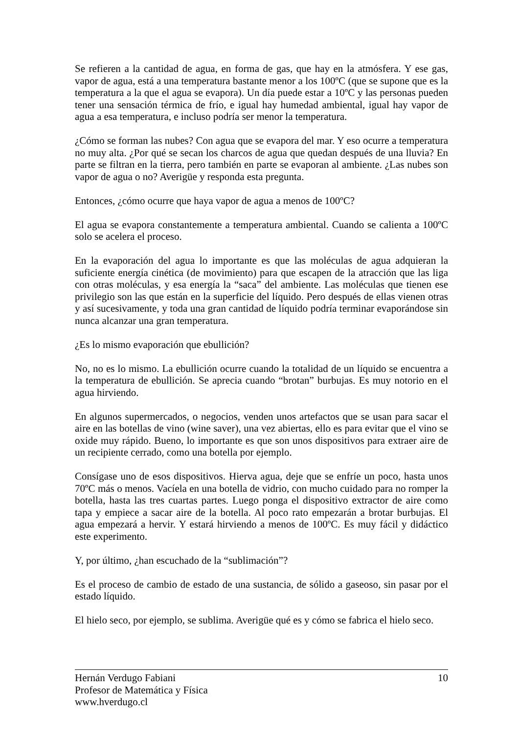Se refieren a la cantidad de agua, en forma de gas, que hay en la atmósfera. Y ese gas, vapor de agua, está a una temperatura bastante menor a los 100ºC (que se supone que es la temperatura a la que el agua se evapora). Un día puede estar a 10ºC y las personas pueden tener una sensación térmica de frío, e igual hay humedad ambiental, igual hay vapor de agua a esa temperatura, e incluso podría ser menor la temperatura.
¿Cómo se forman las nubes? Con agua que se evapora del mar. Y eso ocurre a temperatura no muy alta. ¿Por qué se secan los charcos de agua que quedan después de una lluvia? En parte se filtran en la tierra, pero también en parte se evaporan al ambiente. ¿Las nubes son vapor de agua o no? Averigüe y responda esta pregunta.
Entonces, ¿cómo ocurre que haya vapor de agua a menos de 100ºC?
El agua se evapora constantemente a temperatura ambiental. Cuando se calienta a 100ºC solo se acelera el proceso.
En la evaporación del agua lo importante es que las moléculas de agua adquieran la suficiente energía cinética (de movimiento) para que escapen de la atracción que las liga con otras moléculas, y esa energía la “saca” del ambiente. Las moléculas que tienen ese privilegio son las que están en la superficie del líquido. Pero después de ellas vienen otras y así sucesivamente, y toda una gran cantidad de líquido podría terminar evaporándose sin nunca alcanzar una gran temperatura.
¿Es lo mismo evaporación que ebullición?
No, no es lo mismo. La ebullición ocurre cuando la totalidad de un líquido se encuentra a la temperatura de ebullición. Se aprecia cuando “brotan” burbujas. Es muy notorio en el agua hirviendo.
En algunos supermercados, o negocios, venden unos artefactos que se usan para sacar el aire en las botellas de vino (wine saver), una vez abiertas, ello es para evitar que el vino se oxide muy rápido. Bueno, lo importante es que son unos dispositivos para extraer aire de un recipiente cerrado, como una botella por ejemplo.
Consígase uno de esos dispositivos. Hierva agua, deje que se enfríe un poco, hasta unos 70ºC más o menos. Vacíela en una botella de vidrio, con mucho cuidado para no romper la botella, hasta las tres cuartas partes. Luego ponga el dispositivo extractor de aire como tapa y empiece a sacar aire de la botella. Al poco rato empezarán a brotar burbujas. El agua empezará a hervir. Y estará hirviendo a menos de 100ºC. Es muy fácil y didáctico este experimento.
Y, por último, ¿han escuchado de la “sublimación”?
Es el proceso de cambio de estado de una sustancia, de sólido a gaseoso, sin pasar por el estado líquido.
El hielo seco, por ejemplo, se sublima. Averigüe qué es y cómo se fabrica el hielo seco.
Hernán Verdugo Fabiani 10
Profesor de Matemática y Física
www.hverdugo.cl